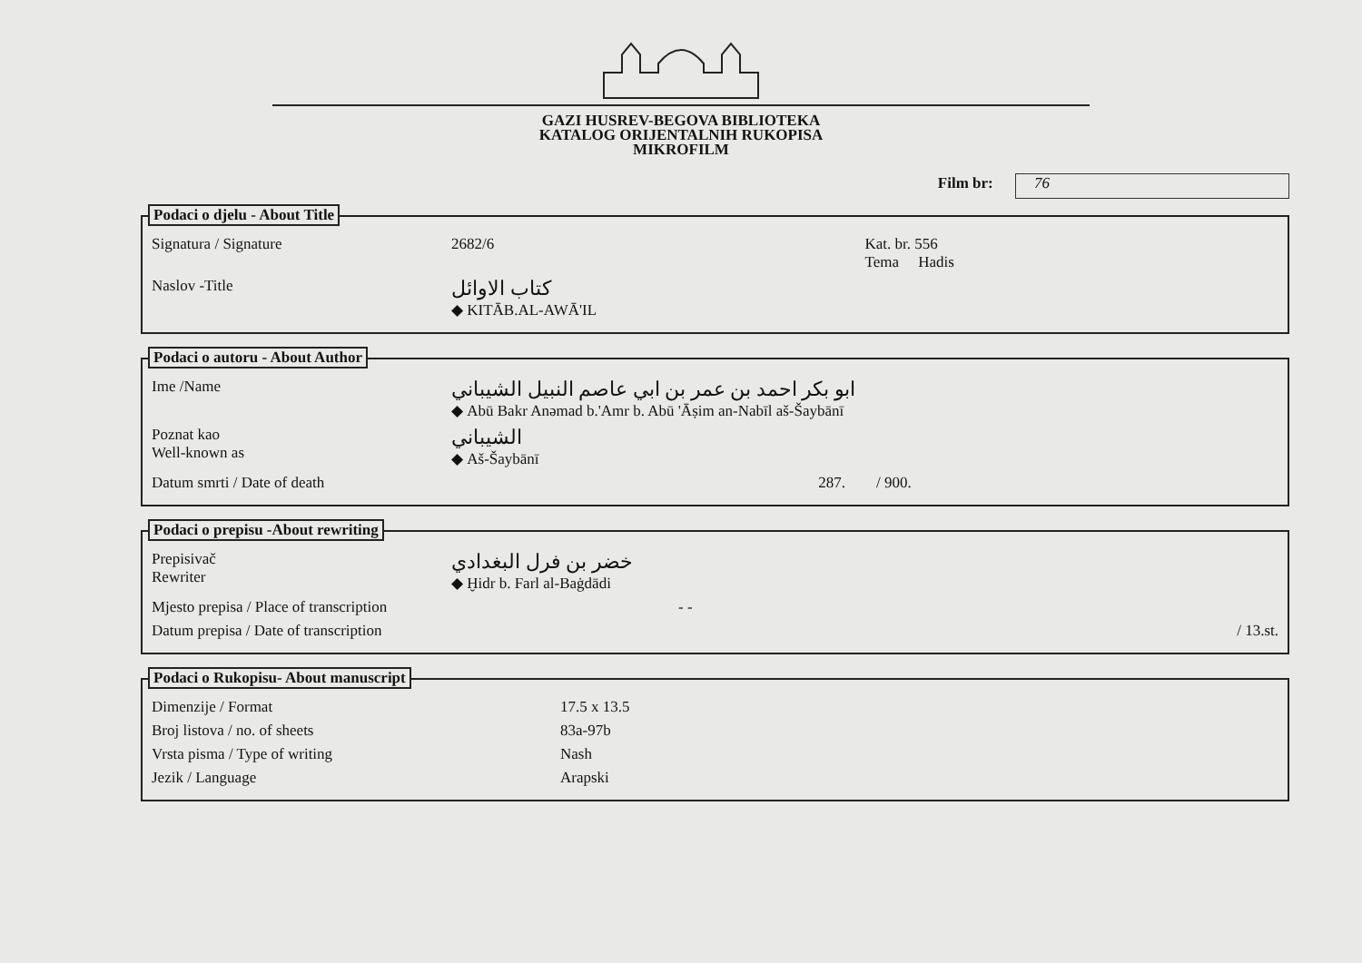GAZI HUSREV-BEGOVA BIBLIOTEKA
KATALOG ORIJENTALNIH RUKOPISA
MIKROFILM
Film br: 76
Podaci o djelu - About Title
Signatura / Signature 2682/6 Kat. br. 556
Tema Hadis
Naslov -Title
كتاب الاوائل
◆ KITĀB.AL-AWĀ'IL
Podaci o autoru - About Author
Ime /Name
ابو بكر احمد بن عمر بن ابي عاصم النبيل الشيباني
◆ Abū Bakr Anəmad b.'Amr b. Abū 'Āṣim an-Nabīl aš-Šaybānī
Poznat kao
Well-known as
الشيباني
◆ Aš-Šaybānī
Datum smrti / Date of death 287. / 900.
Podaci o prepisu -About rewriting
Prepisivač
Rewriter
خضر بن فرل البغدادي
◆ Ḫidr b. Farl al-Baġdādi
Mjesto prepisa / Place of transcription - -
Datum prepisa / Date of transcription
/ 13.st.
Podaci o Rukopisu- About manuscript
Dimenzije / Format 17.5 x 13.5
Broj listova / no. of sheets 83a-97b
Vrsta pisma / Type of writing Nash
Jezik / Language Arapski